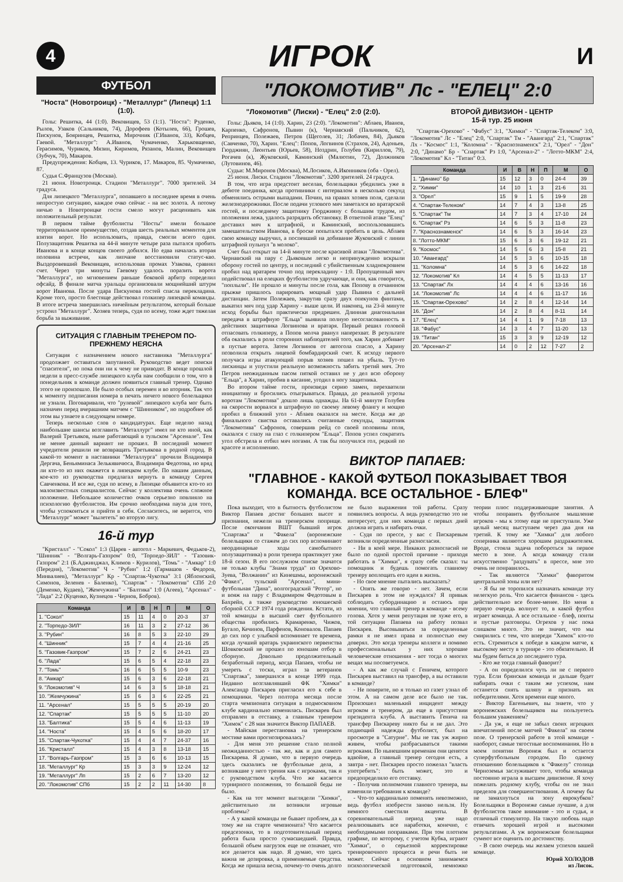4
ИГРОК
И
ФУТБОЛ
"Носта" (Новотроицк) - "Металлург" (Липецк) 1:1 (1:0).
Голы: Решитка, 44 (1:0). Вековищев, 53 (1:1). "Носта": Руденко, Рылов, Узаков (Сальников, 74), Дорофеев (Котылев, 66), Грошев, Пискунов, Бояринцев, Решитка, Мирочник (Г.Иванов, 33), Кобцев, Гаевой. "Металлург": А.Иванов, Чумаченко, Харьковщенко, Герасимов, Чуриков, Мязин, Киримов, Рязанов, Малин, Вековищев (Зубчук, 70), Макаров.
Предупреждения: Кобцев, 13. Чуриков, 17. Макаров, 85. Чумаченко, 87.
Судья С.Французов (Москва).
21 июня. Новотроицк. Стадион "Металлург". 7000 зрителей. 34 градуса.
Для липецкого "Металлурга", попавшего в последнее время в очень непростую ситуацию, каждое очко сейчас - на вес золота. А потому ничью в Новотроицке гости смело могут расценивать как положительный результат.
В первом тайме футболисты "Носты" имели большое территориальное преимущество, создав шесть реальных моментов для взятия ворот. Но использовать, правда, смогли всего один. Полузащитник Решитка на 44-й минуте четыре раза пытался пробить Иванова и в конце концов своего добился. Но едва началась вторая половина встречи, как липчане восстановили статус-кво. Выздоровевший Вековищев, использовав промах Узакова, сравнял счет. Через три минуты Гаевому удалось поразить ворота "Металлурга", но мгновением раньше боковой арбитр определил офсайд. В финале матча уральцы организовали мощнейший штурм ворот Иванова. После удара Пискунова гостей спасла перекладина. Кроме того, просто блестяще действовал голкипер липецкой команды. В итоге встреча завершилась ничейным результатом, который больше устроил "Металлург". Хозяев теперь, судя по всему, тоже ждет тяжелая борьба за выживание.
СИТУАЦИЯ С ГЛАВНЫМ ТРЕНЕРОМ ПО-ПРЕЖНЕМУ НЕЯСНА
Ситуация с назначением нового наставника "Металлурга" продолжает оставаться запутанной. Руководство ведет поиски "спасителя", но пока они ни к чему не приводят. В конце прошлой недели в пресс-службе липецкого клуба нам сообщили о том, что в понедельник в команде должен появиться главный тренер. Однако этого не произошло. Не было особых перемен и во вторник. Так что к моменту подписания номера в печать ничего нового болельщики не узнали. Поговаривали, что "рулевой" липецкого клуба мог быть назначен перед вчерашним матчем с "Шинником", но подробнее об этом вы узнаете в следующем номере.
Теперь несколько слов о кандидатурах. Еще неделю назад наибольшие шансы возглавить "Металлург" имел не кто иной, как Валерий Третьяков, ныне работающий в тульском "Арсенале". Тем не менее данный вариант не прошел. В последний момент учредители решили не возвращать Третьякова в родной город. В какой-то момент в наставники "Металлурга" прочили Владимира Дергача, Беньяминаса Зелькявичюса, Владимира Федотова, но вряд ли кто-то из них окажется в липецком клубе. По нашим данным, кое-кто из руководства предлагал вернуть в команду Сергея Савченкова. И все же, судя по всему, в Липецке объявится кто-то из малоизвестных специалистов. Сейчас у коллектива очень сложное положение. Небольшое количество очков серьезно повлияло на психологию футболистов. Им срочно необходима пауза для того, чтобы успокоиться и прийти в себя. Согласитесь, не верится, что "Металлург" может "вылететь" во вторую лигу.
16-й тур
"Кристалл" - "Сокол" 1:3 (Царев - автогол - Маркевич, Федьков-2), "Шинник" - "Волгарь-Газпром" 0:0, "Торпедо-ЗИЛ" - "Газовик-Газпром" 2:1 (Б.Аджинджал, Климов - Курилов), "Томь" - "Амкар" 1:0 (Передня), "Локомотив" Ч - "Рубин" 1:2 (Гармашов - Федоров, Минвалиев), "Металлург" Кр - "Спартак-Чукотка" 3:1 (Яблонский, Симонов, Зеленев - Баленко), "Спартак" - "Локомотив" СПб 2:0 (Деменко, Кудаев), "Жемчужина" - "Балтика" 1:0 (Агеев), "Арсенал" - "Лада" 2:2 (Куценко, Кузнецов - Чернов, Бобров).
| Команда | И | В | Н | П | М | О |
| --- | --- | --- | --- | --- | --- | --- |
| 1. "Сокол" | 15 | 11 | 4 | 0 | 20-3 | 37 |
| 2. "Торпедо-ЗИЛ" | 16 | 11 | 3 | 2 | 27-12 | 36 |
| 3. "Рубин" | 16 | 8 | 5 | 3 | 22-10 | 29 |
| 4. "Шинник" | 15 | 7 | 4 | 4 | 21-16 | 25 |
| 5. "Газовик-Газпром" | 15 | 7 | 2 | 6 | 24-21 | 23 |
| 6. "Лада" | 15 | 6 | 5 | 4 | 22-18 | 23 |
| 7. "Томь" | 16 | 6 | 5 | 5 | 10-9 | 23 |
| 8. "Амкар" | 15 | 6 | 3 | 6 | 22-18 | 21 |
| 9. "Локомотив" Ч | 14 | 6 | 3 | 5 | 18-18 | 21 |
| 10. "Жемчужина" | 15 | 6 | 3 | 6 | 22-25 | 21 |
| 11. "Арсенал" | 15 | 5 | 5 | 5 | 20-19 | 20 |
| 12. "Спартак" | 15 | 5 | 5 | 5 | 11-10 | 20 |
| 13. "Балтика" | 15 | 5 | 4 | 6 | 11-13 | 19 |
| 14. "Носта" | 15 | 4 | 5 | 6 | 18-20 | 17 |
| 15. "Спартак-Чукотка" | 15 | 4 | 4 | 7 | 24-37 | 16 |
| 16. "Кристалл" | 15 | 4 | 3 | 8 | 13-18 | 15 |
| 17. "Волгарь-Газпром" | 15 | 3 | 6 | 6 | 10-13 | 15 |
| 18. "Металлург" Кр | 15 | 3 | 3 | 9 | 12-24 | 12 |
| 19. "Металлург" Лп | 15 | 2 | 6 | 7 | 13-20 | 12 |
| 20. "Локомотив" СПб | 15 | 2 | 2 | 11 | 14-30 | 8 |
"ЛОКОМОТИВ" Лс - "ЕЛЕЦ" 2:0
"Локомотив" (Лиски) - "Елец" 2:0 (2:0).
Голы: Дьяков, 14 (1:0). Харин, 23 (2:0). "Локомотив": Аблаев, Иванов, Карпенко, Сафронов, Пывин (к), Чернавский (Пальчиков, 62), Репринцев, Полежаев, Петров (Щеголев, 31; Лобачев, 84), Дьяков (Савченко, 70), Харин. "Елец": Попов, Логвинов (Страхов, 24), Адоньев, Гюрджиян, Леонтьев (Юрьев, 58), Ноздрин, Голубев (Кириллов, 79), Рогачев (к), Жуковский, Каминский (Малютин, 72), Должников (Лутовинов, 46).
Судьи: М.Миронов (Москва), М.Лосиков, А.Иконников (оба - Орел).
25 июня. Лиски. Стадион "Локомотив". 3200 зрителей. 24 градуса.
В том, что игра предстоит веселая, болельщики убедились уже в дебюте поединка, когда противники с интервалом в несколько секунд обменялись острыми выпадами. Почин, на правах хозяев поля, сделали железнодорожники. После подачи углового мяч заметался во вратарской гостей, и последнему защитнику Гюрджияну с большим трудом, из положения лежа, удалось разрядить обстановку. В ответной атаке "Елец" доставил мяч к штрафной, и Каминский, воспользовавшись замешательством Иванова, в броске попытался пробить в цель. Аблаев свою команду выручил, а поспевший на добивание Жуковский с линии штрафной пульнул "в молоко".
Счет был открыт на 14-й минуте после красивой атаки "Локомотива". Чернавский на пару с Дьяковым легко и непринужденно вскрыли оборону гостей по центру, и последний с убийственным хладнокровием пробил над вратарем точно под перекладину - 1:0. Пропущенный мяч подействовал на елецких футболистов удручающе, и они, как говорится, "поплыли". Не прошло и минуты после гола, как Попову в отчаянном прыжке пришлось парировать мощный удар Пывина с дальней дистанции. Затем Полежаев, закрутив сразу двух опекунов финтами, выкатил мяч под удар Харину - выше цели. И наконец, на 23-й минуте исход борьбы был практически предрешен. Длинная диагональная передача в штрафную "Ельца" выявила полную несогласованность в действиях защитника Логвинова и вратаря. Первый решил головой отпасовать голкиперу, а Попов молча рванул наперехват. В результате оба оказались в роли сторонних наблюдателей того, как Харин добивает в пустые ворота. Затем Логвинов от автогола спасло, а Харину позволила открыть лицевой бомбардирский счет. К исходу первого получаса игры атакующий порыв хозяев пошел на убыль. Тут-то лискинцы и упустили реальную возможность забить третий мяч. Это Петров неожиданным пасом пяткой оставил не у дел всю оборону "Ельца", а Харин, пробив в касание, угодил в ногу защитника.
Во втором тайме гости, произведя серию замен, перехватили инициативу и бросились отыгрываться. Правда, до реальной угрозы воротам "Локомотива" дошло лишь однажды. На 61-й минуте Голубев на скорости ворвался в штрафную по своему левому флангу и мощно пробил в ближний угол - Аблаев оказался на месте. Когда же до финального свистка оставались считанные секунды, защитник "Локомотива" Сафронов, совершив рейд со своей половины поля, оказался с глазу на глаз с голкипером "Ельца". Попов успел сократить угол обстрела и отбил мяч ногами. А так бы получился гол, редкий по красоте и исполнению.
ВТОРОЙ ДИВИЗИОН - ЦЕНТР
15-й тур. 25 июня
"Спартак-Орехово" - "Фабус" 3:1, "Химки" - "Спартак-Телеком" 3:0, "Локомотив" Лс - "Елец" 2:0, "Спартак" Тм - "Авангард" 2:1, "Спартак" Лх - "Космос" 1:1, "Коломна" - "Краснознаменск" 2:1, "Орел" - "Дон" 2:0, "Динамо" Бр - "Спартак" Рз 1:0, "Арсенал-2" - "Лотто-МКМ" 2:4, "Локомотив" Кл - "Титан" 0:3.
| Команда | И | В | Н | П | М | О |
| --- | --- | --- | --- | --- | --- | --- |
| 1. "Динамо" Бр | 15 | 12 | 3 | 0 | 24-4 | 39 |
| 2. "Химки" | 14 | 10 | 1 | 3 | 21-6 | 31 |
| 3. "Орел" | 15 | 9 | 1 | 5 | 19-9 | 28 |
| 4. "Спартак-Телеком" | 14 | 7 | 4 | 3 | 13-8 | 25 |
| 5. "Спартак" Тм | 14 | 7 | 3 | 4 | 17-10 | 24 |
| 6. "Спартак" Рз | 14 | 6 | 5 | 3 | 11-8 | 23 |
| 7. "Краснознаменск" | 14 | 6 | 5 | 3 | 16-14 | 23 |
| 8. "Лотто-МКМ" | 15 | 6 | 3 | 6 | 19-12 | 21 |
| 9. "Космос" | 14 | 5 | 6 | 3 | 15-8 | 21 |
| 10. "Авангард" | 14 | 5 | 3 | 6 | 10-15 | 18 |
| 11. "Коломна" | 14 | 5 | 3 | 6 | 14-22 | 18 |
| 12. "Локомотив" Кл | 14 | 4 | 5 | 5 | 11-13 | 17 |
| 13. "Спартак" Лх | 14 | 4 | 4 | 6 | 13-16 | 16 |
| 14. "Локомотив" Лс | 14 | 4 | 4 | 6 | 11-17 | 16 |
| 15. "Спартак-Орехово" | 14 | 2 | 8 | 4 | 12-14 | 14 |
| 16. "Дон" | 14 | 2 | 8 | 4 | 8-11 | 14 |
| 17. "Елец" | 14 | 4 | 1 | 9 | 7-18 | 13 |
| 18. "Фабус" | 14 | 3 | 4 | 7 | 11-20 | 13 |
| 19. "Титан" | 15 | 3 | 3 | 9 | 12-19 | 12 |
| 20. "Арсенал-2" | 14 | 0 | 2 | 12 | 7-27 | 2 |
ВИКТОР ПАПАЕВ:
"ГЛАВНОЕ - КАКОЙ ФУТБОЛ ПОКАЗЫВАЕТ ТВОЯ КОМАНДА. ВСЕ ОСТАЛЬНОЕ - БЛЕФ"
Пока выходит, что в бытность футболистом Виктор Папаев достиг больших высот и признания, нежели на тренерском поприще. После окончания ВШТ бывший игрок "Спартака" и "Факела" (воронежские болельщики со стажем до сих пор вспоминают неординарные ходы самобытного полузащитника) в роли тренера практикует уже 18-й сезон. В его послужном списке значатся не только клубы "Знамя труда" из Орехово-Зуева, "Волжанин" из Кинешмы, воронежский "Факел", тульский "Арсенал", мини-футбольная "Дина", волгоградский "Ротор", но и вояж на пару с Владимиром Федотовым в Бахрейн, а также руководство юношеской сборной СССР 1974 года рождения. Кстати, из той команды в высший свет футбольного общества пробились Крамаренко, Чижов, Бугало, Кечинов, Парфенов, Коновалов. Папаев до сих пор с улыбкой вспоминает те времена, когда лучший вратарь украинского первенства Шовковский не прошел по юношам отбор в сборную. Довольно продолжительный безработный период, когда Папаев, чтобы не умереть с тоски, играл за ветеранов "Спартака", завершился в конце 1999 года. Недавно возглавлявший ФК "Химки" Александр Пискарев пригласил его к себе в помощники. Через полтора месяца после старта чемпионата ситуация в подмосковном клубе кардинально изменилась. Пискарев был отправлен в отставку, а главным тренером "Химок" с 28 мая значится Виктор ПАПАЕВ.
- Майская перестановка на тренерском мостике вами прогнозировалась?
- Для меня это решение стало полной неожиданностью - так же, как и для самого Пискарева. Я думаю, что в первую очередь здесь сказались не футбольные дела, а возникшие у него трения как с игроками, так и с руководством клуба. Что же касается турнирного положения, то большой беды не было.
- Как на тот момент выглядели "Химки", действительно ли возникли игровые проблемы?
- А у какой команды не бывает проблем, да к тому же на старте чемпионата? Что касается предсезонки, то в подготовительный период работа была просто сумасшедшей. Правда, большой объем нагрузок еще не означает, что все делается как надо. Я думаю, что здесь важна не дозировка, а применяемые средства. Когда же пришла весна, почему-то очень долго не было выражения той работы. Сразу появились вопросы. А ведь руководство это не интересует, для них команда с первых дней должна играть и набирать очки.
- Судя по прессе, у вас с Пискаревым возникли определенные разногласия.
- Ни в коей мере. Никаких разногласий не было по одной простой причине - приходя работать в "Химки", я сразу себе сказал: ты помощник и будешь помогать главному тренеру воплощать его идеи в жизнь.
- Но свое мнение пытались высказать?
- Опять же говорю - нет. Зачем, если Пискарев в этом не нуждался? Я привык соблюдать субординацию и остаюсь при мнении, что главный тренер в команде - всему голова. Хотя у меня репутация не хуже его, в той ситуации Папаева на работу позвал Пискарев. Высовываться за определенные рамки я не имел права и полностью ему доверял. Это когда тренеры коллеги и помимо профессиональных у них хорошие человеческие отношения - вот тогда о многих вещах мы посоветуемся.
- А как же случай с Геничем, которого Пискарев выставил на трансфер, а вы оставили в команде?
- Не поверите, но я только из газет узнал об этом. А на самом деле все было не так. Произошел маленький инцидент между игроком и тренером, да еще в присутствии президента клуба. А выставить Генича на трансфер Пискареву никто бы и не дал. Это подающий надежды футболист, был на просмотре в "Сатурне". Мы не так уж жирно живем, чтобы разбрасываться такими игроками. По нынешним временам они ценятся вдвойне, а главный тренер сегодня есть, а завтра - нет. Пискарев просто пожелал "власть употребить": быть может, это и предопределило его отставку.
- Получив полномочия главного тренера, вы изменили требования к команде?
- Что-то кардинально поменять невозможно, ведь футбол изобрести заново нельзя. Ну немного сместили акценты. В соревновательный период уже надо реализовывать все наработки, конечно, с необходимыми поправками. При том плотном графике, по которому, с учетом Кубка, играют "Химки", о серьезной корректировке тренировочного процесса и речи быть не может. Сейчас в основном занимаемся психологической подготовкой, немножко теории плюс поддерживающие занятия. А чтобы поправить футбольное мышление игроков - мы к этому еще не приступали. Уже целый месяц выступаем через два дня на третий. К тому же "Химки" для любого соперника являются хорошим раздражителем. Вроде, стояла задача побороться за первое место в зоне. А когда команду стали искусственно "раздувать" в прессе, мне это очень не понравилось.
- Так являются "Химки" фаворитом центральной зоны или нет?
- Я бы не торопился назначать команде эту нелегкую роль. Что касается финансов - здесь действительно все более-менее. Но меня в первую очередь волнует то, в какой футбол играет команда. А все остальное - блеф, понты и пустые разговоры. Огрехов у нас пока слишком много. Это не значит, что мы смирились с тем, что впереди "Химок" кто-то есть. Стремиться к победе в каждом матче, к высокому месту в турнире - это обязательно. И мы будем биться до последнего тура.
- Кто же тогда главный фаворит?
- А он определился чуть ли не с первого тура. Если брянская команда и дальше будет набирать очки с таким же успехом, нам останется снять шляпу и признать их победителями. Хотя времени еще много.
- Виктор Евгеньевич, вы знаете, что у воронежских болельщиков вы пользуетесь большим уважением?
- Да уж, я еще не забыл своих игроцких впечатлений после матчей "Факела" на своем поле. О тренерской работе в этой команде - наоборот, самые тягостные воспоминания. Но в моем понятии Воронеж был и остается суперфутбольным городом. По одному отношению болельщиков к "Факелу" столица Черноземья заслуживает того, чтобы команда постоянно играла в высшем дивизионе. Я хочу пожелать родному клубу, чтобы он не знал пределов для совершенствования. А почему бы не замахнуться на зону еврокубков? Болельщики в Воронеже самые лучшие, а для футболистов такое внимание - это и судья, и отличный стимулятор. На такую любовь надо отвечать хорошей игрой и высокими результатами. А уж воронежские болельщики сумеют все оценить по достоинству.
- В свою очередь мы желаем успехов вашей команде.
Юрий ХОЛОДОВ
из Лисок.